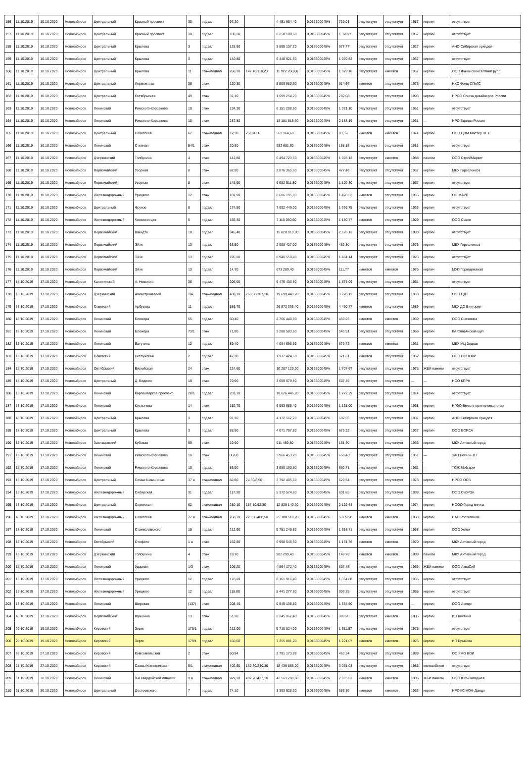| 156 | 11.10.2019 | 10.10.2020 | Новосибирск | Центральный | Красный проспект | 30 | подвал | 97,20 | | 4 451 954,40 | 0,016600045% | 739,03 | отсутствует | отсутствует | 1957 | кирпич | отсутствует |
| 157 | 11.10.2019 | 10.10.2020 | Новосибирск | Центральный | Красный проспект | 30 | подвал | 180,30 | | 8 258 100,60 | 0,016600045% | 1 370,85 | отсутствует | отсутствует | 1957 | кирпич | отсутствует |
| 158 | 11.10.2019 | 10.10.2020 | Новосибирск | Центральный | Крылова | 3 | подвал | 128,60 | | 5 890 137,20 | 0,016600045% | 977,77 | отсутствует | отсутствует | 1937 | кирпич | АНО Сибирская орхидея |
| 159 | 11.10.2019 | 10.10.2020 | Новосибирск | Центральный | Крылова | 3 | подвал | 140,80 | | 6 448 921,60 | 0,016600045% | 1 070,52 | отсутствует | отсутствует | 1937 | кирпич | отсутствует |
| 160 | 11.10.2019 | 10.10.2020 | Новосибирск | Центральный | Крылова | 11 | этаж/подвал | 260,30 | 142,10/118,20 | 11 922 260,60 | 0,016600045% | 1 979,10 | отсутствует | имеется | 1967 | кирпич | ООО ФинансКонсалтингГрупп |
| 161 | 11.10.2019 | 10.10.2020 | Новосибирск | Центральный | Лермонтова | 36 | этаж | 120,30 | | 5 509 980,60 | 0,016600045% | 914,66 | имеется | отсутствует | 1973 | кирпич | НКО Фонд СПиГС |
| 162 | 11.10.2019 | 10.10.2020 | Новосибирск | Центральный | Октябрьская | 49 | этаж | 37,10 | | 1 699 254,20 | 0,016600045% | 282,08 | отсутствует | отсутствует | 1993 | кирпич | НРОО Союза дизайнеров России |
| 163 | 11.10.2019 | 10.10.2020 | Новосибирск | Ленинский | Римского-Корсакова | 10 | этаж | 134,30 | | 6 151 208,60 | 0,016600045% | 1 021,10 | отсутствует | отсутствует | 1961 | кирпич | отсутствует |
| 164 | 11.10.2019 | 10.10.2020 | Новосибирск | Ленинский | Римского-Корсакова | 10 | этаж | 287,80 | | 13 181 815,60 | 0,016600045% | 2 188,19 | отсутствует | отсутствует | 1961 | — | НРО Единая Россия |
| 165 | 11.10.2019 | 10.10.2020 | Новосибирск | Центральный | Советская | 62 | этаж/подвал | 12,30 | 7,70/4,60 | 563 364,60 | 0,016600045% | 93,52 | имеется | имеется | 1974 | кирпич | ООО ЦВМ Мастер ВЕТ |
| 166 | 11.10.2019 | 10.10.2020 | Новосибирск | Ленинский | Степная | 54/1 | этаж | 20,80 | | 952 681,60 | 0,016600045% | 158,15 | отсутствует | отсутствует | 1981 | кирпич | отсутствует |
| 167 | 11.10.2019 | 10.10.2020 | Новосибирск | Дзержинский | Толбухина | 4 | этаж | 141,80 | | 6 494 723,60 | 0,016600045% | 1 078,13 | отсутствует | имеется | 1988 | панели | ООО СтройМаркет |
| 168 | 11.10.2019 | 10.10.2020 | Новосибирск | Первомайский | Узорная | 8 | этаж | 62,80 | | 2 876 365,60 | 0,016600045% | 477,48 | отсутствует | отсутствует | 1967 | кирпич | МБУ Горзеленхоз |
| 169 | 11.10.2019 | 10.10.2020 | Новосибирск | Первомайский | Узорная | 8 | этаж | 145,90 | | 6 682 511,80 | 0,016600045% | 1 109,30 | отсутствует | отсутствует | 1967 | кирпич | отсутствует |
| 170 | 11.10.2019 | 10.10.2020 | Новосибирск | Железнодорожный | Урицкого | 12 | этаж | 187,90 | | 8 606 195,80 | 0,016600045% | 1 428,63 | имеется | отсутствует | 1955 | кирпич | ОО МАРП |
| 171 | 11.10.2019 | 10.10.2020 | Новосибирск | Центральный | Фрунзе | 8 | подвал | 174,50 | | 7 992 449,00 | 0,016600045% | 1 326,75 | отсутствует | отсутствует | 1933 | кирпич | отсутствует |
| 172 | 11.10.2019 | 10.10.2020 | Новосибирск | Железнодорожный | Челюскинцев | 5 | подвал | 155,30 | | 7 113 050,60 | 0,016600045% | 1 180,77 | имеется | отсутствует | 1929 | кирпич | ООО Сизон |
| 173 | 11.10.2019 | 10.10.2020 | Новосибирск | Первомайский | Шмидта | 10 | подвал | 345,40 | | 15 820 010,80 | 0,016600045% | 2 626,13 | отсутствует | отсутствует | 1980 | кирпич | отсутствует |
| 174 | 11.10.2019 | 10.10.2020 | Новосибирск | Первомайский | Эйхе | 13 | подвал | 63,50 | | 2 908 427,00 | 0,016600045% | 482,80 | отсутствует | отсутствует | 1976 | кирпич | МБУ Горзеленхоз |
| 175 | 11.10.2019 | 10.10.2020 | Новосибирск | Первомайский | Эйхе | 13 | подвал | 195,20 | | 8 940 550,40 | 0,016600045% | 1 484,14 | отсутствует | отсутствует | 1976 | кирпич | отсутствует |
| 176 | 11.10.2019 | 10.10.2020 | Новосибирск | Первомайский | Эйхе | 13 | подвал | 14,70 | | 673 289,40 | 0,016600045% | 111,77 | имеется | имеется | 1976 | кирпич | МУП Горводоканал |
| 177 | 18.10.2019 | 17.10.2020 | Новосибирск | Калининский | А. Невского | 36 | подвал | 206,90 | | 9 476 433,80 | 0,016600045% | 1 573,09 | отсутствует | отсутствует | 1951 | кирпич | отсутствует |
| 178 | 18.10.2019 | 17.10.2020 | Новосибирск | Дзержинский | Авиастроителей | 1/4 | этаж/подвал | 430,10 | 263,00/167,10 | 19 699 440,20 | 0,016600045% | 3 270,12 | отсутствует | отсутствует | 1963 | кирпич | ООО ЦДТ |
| 179 | 18.10.2019 | 17.10.2020 | Новосибирск | Советский | Арбузова | 11 | подвал | 586,70 | | 26 872 033,40 | 0,016600045% | 4 460,77 | имеется | отсутствует | 1989 | кирпич | МКУ ДО Виктория |
| 180 | 18.10.2019 | 17.10.2020 | Новосибирск | Ленинский | Блюхера | 55 | подвал | 60,40 | | 2 766 440,80 | 0,016600045% | 459,23 | имеется | имеется | 1969 | кирпич | ООО Снежинка |
| 181 | 18.10.2019 | 17.10.2020 | Новосибирск | Ленинский | Блюхера | 73/1 | этаж | 71,80 | | 3 288 583,60 | 0,016600045% | 545,91 | отсутствует | отсутствует | 1969 | кирпич | КА Славянский щит |
| 182 | 18.10.2019 | 17.10.2020 | Новосибирск | Ленинский | Ватутина | 12 | подвал | 89,40 | | 4 094 698,80 | 0,016600045% | 679,72 | имеется | имеется | 1961 | кирпич | МБУ МЦ Зодиак |
| 183 | 18.10.2019 | 17.10.2020 | Новосибирск | Советский | Ветлужская | 2 | подвал | 42,30 | | 1 937 424,60 | 0,016600045% | 321,61 | имеется | отсутствует | 1962 | кирпич | ООО НОООиР |
| 184 | 18.10.2019 | 17.10.2020 | Новосибирск | Октябрьский | Вилюйская | 24 | этаж | 224,60 | | 10 287 129,20 | 0,016600045% | 1 707,67 | отсутствует | отсутствует | 1975 | ЖБИ панели | отсутствует |
| 185 | 18.10.2019 | 17.10.2020 | Новосибирск | Центральный | Д. Бедного | 19 | этаж | 79,90 | | 3 659 579,80 | 0,016600045% | 607,49 | отсутствует | отсутствует | — | — | НОО КПРФ |
| 186 | 18.10.2019 | 17.10.2020 | Новосибирск | Ленинский | Карла Маркса проспект | 28/1 | подвал | 233,10 | | 10 676 446,20 | 0,016600045% | 1 772,29 | отсутствует | отсутствует | 1974 | кирпич | отсутствует |
| 187 | 18.10.2019 | 17.10.2020 | Новосибирск | Ленинский | Костычева | 14 | этаж | 152,70 | | 6 993 965,40 | 0,016600045% | 1 161,00 | отсутствует | отсутствует | 1968 | кирпич | НГОО Вместе против онкологии |
| 188 | 18.10.2019 | 17.10.2020 | Новосибирск | Центральный | Крылова | 3 | подвал | 91,10 | | 4 172 562,20 | 0,016600045% | 692,65 | отсутствует | отсутствует | 1937 | кирпич | АНО Сибирская орхидея |
| 189 | 18.10.2019 | 17.10.2020 | Новосибирск | Центральный | Крылова | 3 | подвал | 88,90 | | 4 071 797,80 | 0,016600045% | 675,92 | отсутствует | отсутствует | 1937 | кирпич | ООО БОРСА |
| 190 | 18.10.2019 | 17.10.2020 | Новосибирск | Заельцовский | Кубовая | 99 | этаж | 19,90 | | 911 459,80 | 0,016600045% | 151,30 | отсутствует | отсутствует | 1966 | кирпич | МКУ Активный город |
| 191 | 18.10.2019 | 17.10.2020 | Новосибирск | Ленинский | Римского-Корсакова | 10 | этаж | 86,60 | | 3 966 453,20 | 0,016600045% | 658,43 | отсутствует | отсутствует | 1961 | — | ЗАО Регион-ТВ |
| 192 | 18.10.2019 | 17.10.2020 | Новосибирск | Ленинский | Римского-Корсакова | 10 | подвал | 86,90 | | 3 980 193,80 | 0,016600045% | 660,71 | отсутствует | отсутствует | 1961 | — | ТСЖ Мой дом |
| 193 | 18.10.2019 | 17.10.2020 | Новосибирск | Центральный | Семьи Шамшиных | 37 а | этаж/подвал | 82,80 | 74,30/8,50 | 3 792 405,60 | 0,016600045% | 629,54 | отсутствует | отсутствует | 1973 | кирпич | НРОО ОСВ |
| 194 | 18.10.2019 | 17.10.2020 | Новосибирск | Железнодорожный | Сибирская | 31 | подвал | 117,30 | | 5 372 574,60 | 0,016600045% | 891,85 | отсутствует | отсутствует | 1938 | кирпич | ООО СибРЭК |
| 195 | 18.10.2019 | 17.10.2020 | Новосибирск | Центральный | Советская | 62 | этаж/подвал | 280,10 | 187,80/92,30 | 12 829 140,20 | 0,016600045% | 2 129,64 | отсутствует | отсутствует | 1974 | кирпич | НООО Город мечты |
| 196 | 18.10.2019 | 17.10.2020 | Новосибирск | Железнодорожный | Советская | 77 а | этаж/подвал | 768,10 | 279,60/488,50 | 35 180 516,20 | 0,016600045% | 5 839,98 | имеется | имеется | 1968 | кирпич | ПАО Ростелеком |
| 197 | 18.10.2019 | 17.10.2020 | Новосибирск | Ленинский | Станиславского | 15 | подвал | 212,90 | | 9 751 245,80 | 0,016600045% | 1 618,71 | отсутствует | отсутствует | 1958 | кирпич | ООО Успех |
| 198 | 18.10.2019 | 17.10.2020 | Новосибирск | Октябрьский | Стофато | 1 а | этаж | 152,80 | | 6 998 545,60 | 0,016600045% | 1 161,76 | имеется | имеется | 1970 | кирпич | МКУ Активный город |
| 199 | 18.10.2019 | 17.10.2020 | Новосибирск | Дзержинский | Толбухина | 4 | этаж | 19,70 | | 902 299,40 | 0,016600045% | 149,78 | имеется | имеется | 1988 | панели | МКУ Активный город |
| 200 | 18.10.2019 | 17.10.2020 | Новосибирск | Ленинский | Ударная | 1/3 | этаж | 106,20 | | 4 864 172,40 | 0,016600045% | 807,45 | отсутствует | отсутствует | 1969 | ЖБИ панели | ООО АкваСиб |
| 201 | 18.10.2019 | 17.10.2020 | Новосибирск | Железнодорожный | Урицкого | 12 | подвал | 178,20 | | 8 161 916,40 | 0,016600045% | 1 354,88 | отсутствует | отсутствует | 1955 | кирпич | отсутствует |
| 202 | 18.10.2019 | 17.10.2020 | Новосибирск | Железнодорожный | Урицкого | 12 | подвал | 118,80 | | 5 441 277,60 | 0,016600045% | 903,25 | отсутствует | отсутствует | 1955 | кирпич | отсутствует |
| 203 | 18.10.2019 | 17.10.2020 | Новосибирск | Ленинский | Широкая | (137) | этаж | 208,40 | | 9 545 136,80 | 0,016600045% | 1 584,50 | отсутствует | отсутствует | — | кирпич | ООО Ампер |
| 204 | 18.10.2019 | 17.10.2020 | Новосибирск | Первомайский | Шукшина | 13 | этаж | 51,20 | | 2 345 062,40 | 0,016600045% | 389,28 | отсутствует | имеется | 1986 | кирпич | ИП Костина |
| 205 | 20.10.2019 | 19.10.2020 | Новосибирск | Кировский | Зорге | 179/1 | подвал | 212,00 | | 9 710 024,00 | 0,016600045% | 1 611,87 | отсутствует | отсутствует | 1975 | кирпич | отсутствует |
| 206 | 20.10.2019 | 19.10.2020 | Новосибирск | Кировский | Зорге | 179/1 | подвал | 160,60 | | 7 355 801,20 | 0,016600045% | 1 221,07 | имеется | имеется | 1975 | кирпич | ИП Брыкова |
| 207 | 28.10.2019 | 27.10.2020 | Новосибирск | Кировский | Комсомольская | 2 | этаж | 60,94 | | 2 791 173,88 | 0,016600045% | 463,34 | отсутствует | отсутствует | 1989 | кирпич | ОО КМО ВОИ |
| 208 | 28.10.2019 | 27.10.2020 | Новосибирск | Кировский | Саввы Кожевникова | 9/1 | этаж/подвал | 402,60 | 162,30/240,30 | 18 439 885,20 | 0,016600045% | 3 061,03 | отсутствует | отсутствует | 1985 | железобетон | отсутствует |
| 209 | 31.10.2019 | 30.10.2020 | Новосибирск | Ленинский | 9-й Гвардейской дивизии | 9 а | этаж/подвал | 929,30 | 492,20/437,10 | 42 563 798,60 | 0,016600045% | 7 065,61 | имеется | имеется | 1986 | ЖБИ панели | ООО Юго-Западная |
| 210 | 31.10.2019 | 30.10.2020 | Новосибирск | Центральный | Достоевского | 7 | подвал | 74,10 | | 3 393 928,20 | 0,016600045% | 563,39 | имеется | имеется | 1963 | кирпич | НРОФС НОФ Дзюдо |